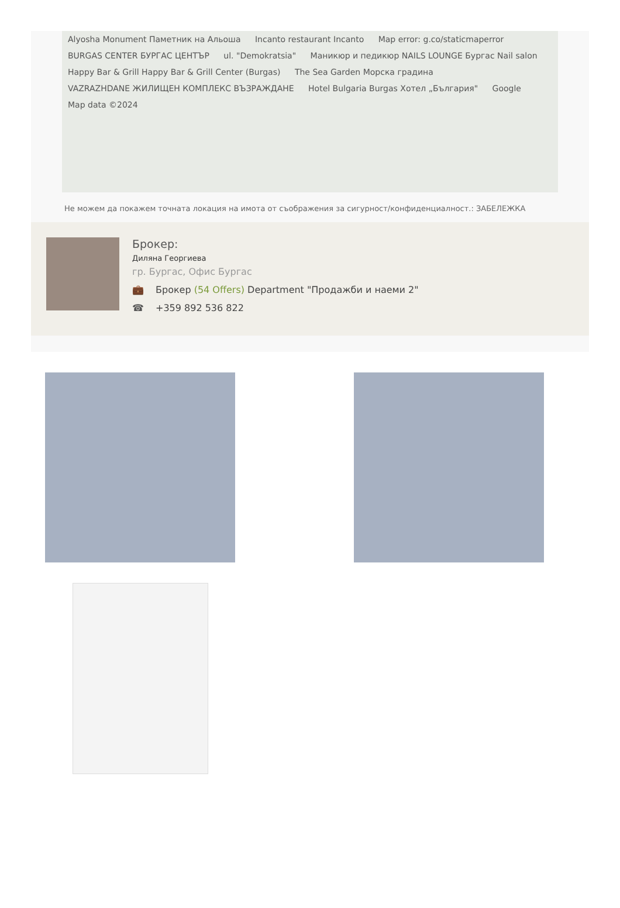Alyosha Monument Паметник на Альоша Incanto restaurant Incanto Map error: g.co/staticmaperror BURGAS CENTER БУРГАС ЦЕНТЪР ul. "Demokratsia" Маникюр и педикюр NAILS LOUNGE Бургас Nail salon Happy Bar & Grill Happy Bar & Grill Center (Burgas) The Sea Garden Морска градина VAZRAZHDANE ЖИЛИЩЕН КОМПЛЕКС ВЪЗРАЖДАНЕ Hotel Bulgaria Burgas Хотел „България" Google Map data ©2024
Не можем да покажем точната локация на имота от съображения за сигурност/конфиденциалност.: ЗАБЕЛЕЖКА
Брокер:
Диляна Георгиева
гр. Бургас, Офис Бургас
💼 Брокер (54 Offers) Department "Продажби и наеми 2"
☎ +359 892 536 822